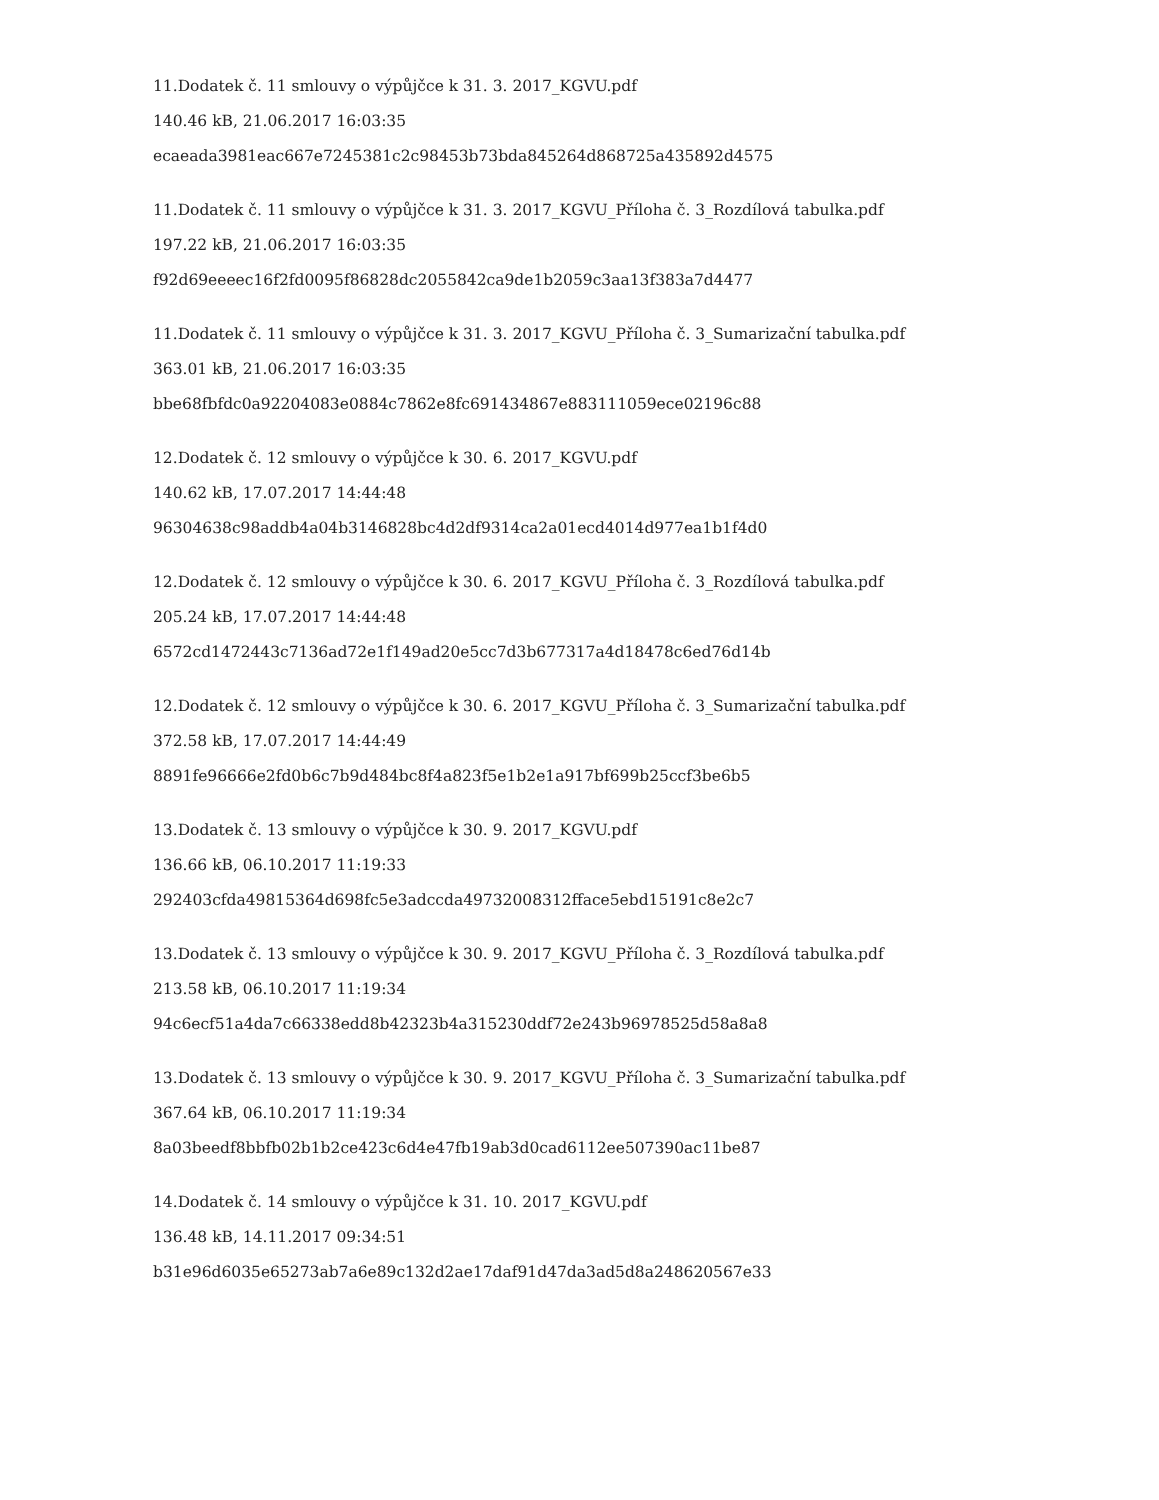11.Dodatek č. 11 smlouvy o výpůjčce k 31. 3. 2017_KGVU.pdf
140.46 kB, 21.06.2017 16:03:35
ecaeada3981eac667e7245381c2c98453b73bda845264d868725a435892d4575
11.Dodatek č. 11 smlouvy o výpůjčce k 31. 3. 2017_KGVU_Příloha č. 3_Rozdílová tabulka.pdf
197.22 kB, 21.06.2017 16:03:35
f92d69eeeec16f2fd0095f86828dc2055842ca9de1b2059c3aa13f383a7d4477
11.Dodatek č. 11 smlouvy o výpůjčce k 31. 3. 2017_KGVU_Příloha č. 3_Sumarizační tabulka.pdf
363.01 kB, 21.06.2017 16:03:35
bbe68fbfdc0a92204083e0884c7862e8fc691434867e883111059ece02196c88
12.Dodatek č. 12 smlouvy o výpůjčce k 30. 6. 2017_KGVU.pdf
140.62 kB, 17.07.2017 14:44:48
96304638c98addb4a04b3146828bc4d2df9314ca2a01ecd4014d977ea1b1f4d0
12.Dodatek č. 12 smlouvy o výpůjčce k 30. 6. 2017_KGVU_Příloha č. 3_Rozdílová tabulka.pdf
205.24 kB, 17.07.2017 14:44:48
6572cd1472443c7136ad72e1f149ad20e5cc7d3b677317a4d18478c6ed76d14b
12.Dodatek č. 12 smlouvy o výpůjčce k 30. 6. 2017_KGVU_Příloha č. 3_Sumarizační tabulka.pdf
372.58 kB, 17.07.2017 14:44:49
8891fe96666e2fd0b6c7b9d484bc8f4a823f5e1b2e1a917bf699b25ccf3be6b5
13.Dodatek č. 13 smlouvy o výpůjčce k 30. 9. 2017_KGVU.pdf
136.66 kB, 06.10.2017 11:19:33
292403cfda49815364d698fc5e3adccda49732008312fface5ebd15191c8e2c7
13.Dodatek č. 13 smlouvy o výpůjčce k 30. 9. 2017_KGVU_Příloha č. 3_Rozdílová tabulka.pdf
213.58 kB, 06.10.2017 11:19:34
94c6ecf51a4da7c66338edd8b42323b4a315230ddf72e243b96978525d58a8a8
13.Dodatek č. 13 smlouvy o výpůjčce k 30. 9. 2017_KGVU_Příloha č. 3_Sumarizační tabulka.pdf
367.64 kB, 06.10.2017 11:19:34
8a03beedf8bbfb02b1b2ce423c6d4e47fb19ab3d0cad6112ee507390ac11be87
14.Dodatek č. 14 smlouvy o výpůjčce k 31. 10. 2017_KGVU.pdf
136.48 kB, 14.11.2017 09:34:51
b31e96d6035e65273ab7a6e89c132d2ae17daf91d47da3ad5d8a248620567e33